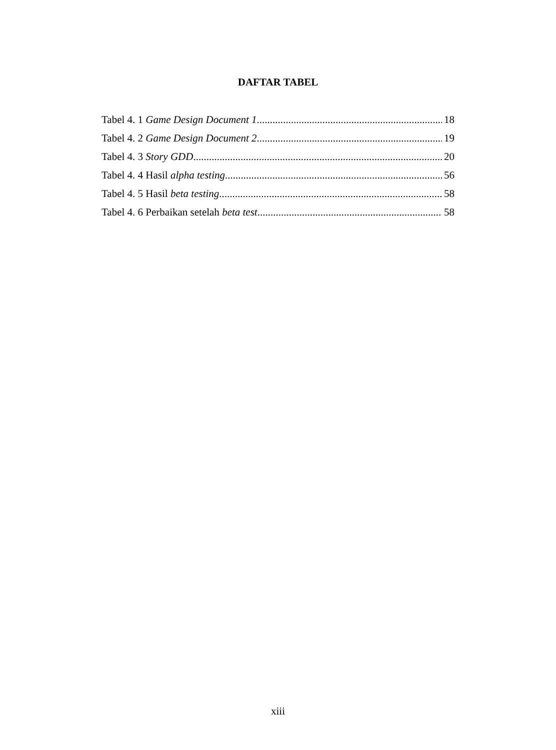DAFTAR TABEL
Tabel 4. 1 Game Design Document 1 18
Tabel 4. 2 Game Design Document 2 19
Tabel 4. 3 Story GDD 20
Tabel 4. 4 Hasil alpha testing 56
Tabel 4. 5 Hasil beta testing 58
Tabel 4. 6 Perbaikan setelah beta test 58
xiii